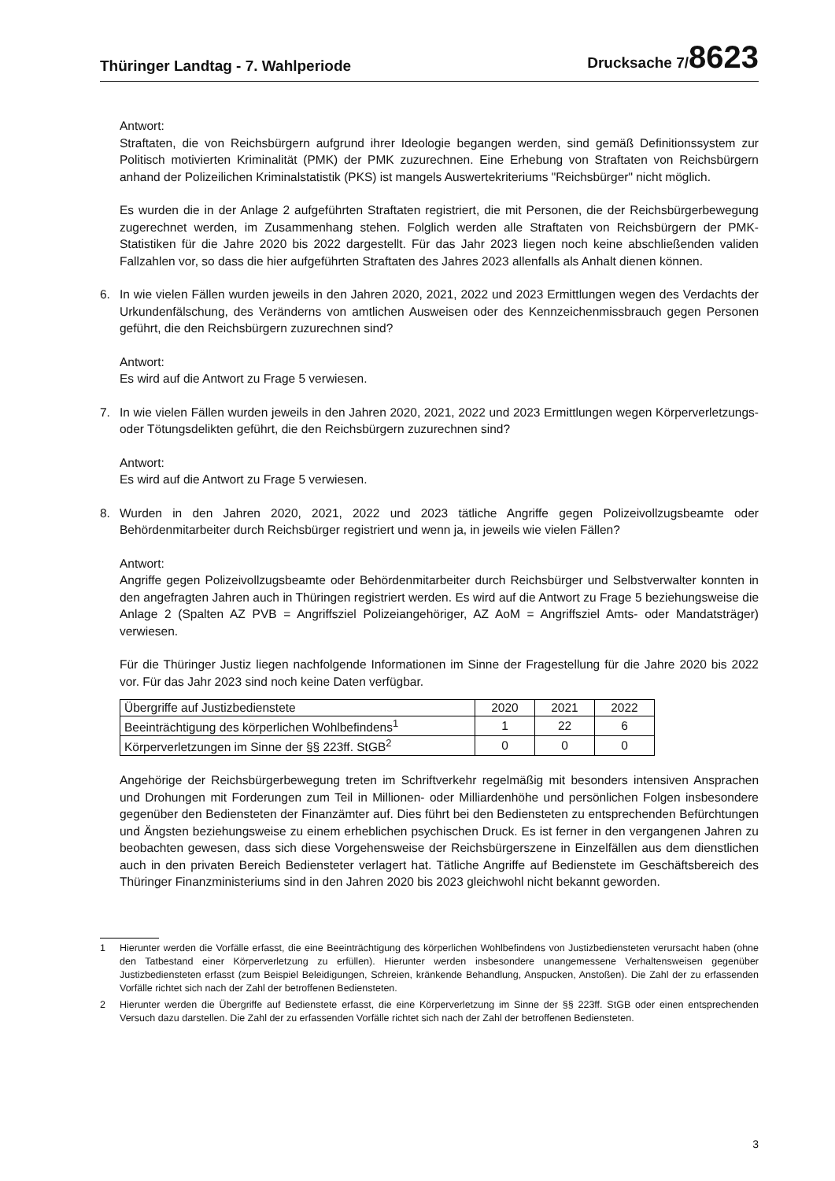Thüringer Landtag - 7. Wahlperiode Drucksache 7/8623
Antwort:
Straftaten, die von Reichsbürgern aufgrund ihrer Ideologie begangen werden, sind gemäß Definitionssystem zur Politisch motivierten Kriminalität (PMK) der PMK zuzurechnen. Eine Erhebung von Straftaten von Reichsbürgern anhand der Polizeilichen Kriminalstatistik (PKS) ist mangels Auswertekriteriums "Reichsbürger" nicht möglich.
Es wurden die in der Anlage 2 aufgeführten Straftaten registriert, die mit Personen, die der Reichsbürgerbewegung zugerechnet werden, im Zusammenhang stehen. Folglich werden alle Straftaten von Reichsbürgern der PMK-Statistiken für die Jahre 2020 bis 2022 dargestellt. Für das Jahr 2023 liegen noch keine abschließenden validen Fallzahlen vor, so dass die hier aufgeführten Straftaten des Jahres 2023 allenfalls als Anhalt dienen können.
6. In wie vielen Fällen wurden jeweils in den Jahren 2020, 2021, 2022 und 2023 Ermittlungen wegen des Verdachts der Urkundenfälschung, des Veränderns von amtlichen Ausweisen oder des Kennzeichenmissbrauch gegen Personen geführt, die den Reichsbürgern zuzurechnen sind?
Antwort:
Es wird auf die Antwort zu Frage 5 verwiesen.
7. In wie vielen Fällen wurden jeweils in den Jahren 2020, 2021, 2022 und 2023 Ermittlungen wegen Körperverletzungs- oder Tötungsdelikten geführt, die den Reichsbürgern zuzurechnen sind?
Antwort:
Es wird auf die Antwort zu Frage 5 verwiesen.
8. Wurden in den Jahren 2020, 2021, 2022 und 2023 tätliche Angriffe gegen Polizeivollzugsbeamte oder Behördenmitarbeiter durch Reichsbürger registriert und wenn ja, in jeweils wie vielen Fällen?
Antwort:
Angriffe gegen Polizeivollzugsbeamte oder Behördenmitarbeiter durch Reichsbürger und Selbstverwalter konnten in den angefragten Jahren auch in Thüringen registriert werden. Es wird auf die Antwort zu Frage 5 beziehungsweise die Anlage 2 (Spalten AZ PVB = Angriffsziel Polizeiangehöriger, AZ AoM = Angriffsziel Amts- oder Mandatsträger) verwiesen.
Für die Thüringer Justiz liegen nachfolgende Informationen im Sinne der Fragestellung für die Jahre 2020 bis 2022 vor. Für das Jahr 2023 sind noch keine Daten verfügbar.
| Übergriffe auf Justizbedienstete | 2020 | 2021 | 2022 |
| Beeinträchtigung des körperlichen Wohlbefindens<sup>1</sup> | 1 | 22 | 6 |
| Körperverletzungen im Sinne der §§ 223ff. StGB<sup>2</sup> | 0 | 0 | 0 |
Angehörige der Reichsbürgerbewegung treten im Schriftverkehr regelmäßig mit besonders intensiven Ansprachen und Drohungen mit Forderungen zum Teil in Millionen- oder Milliardenhöhe und persönlichen Folgen insbesondere gegenüber den Bediensteten der Finanzämter auf. Dies führt bei den Bediensteten zu entsprechenden Befürchtungen und Ängsten beziehungsweise zu einem erheblichen psychischen Druck. Es ist ferner in den vergangenen Jahren zu beobachten gewesen, dass sich diese Vorgehensweise der Reichsbürgerszene in Einzelfällen aus dem dienstlichen auch in den privaten Bereich Bediensteter verlagert hat. Tätliche Angriffe auf Bedienstete im Geschäftsbereich des Thüringer Finanzministeriums sind in den Jahren 2020 bis 2023 gleichwohl nicht bekannt geworden.
1 Hierunter werden die Vorfälle erfasst, die eine Beeinträchtigung des körperlichen Wohlbefindens von Justizbediensteten verursacht haben (ohne den Tatbestand einer Körperverletzung zu erfüllen). Hierunter werden insbesondere unangemessene Verhaltensweisen gegenüber Justizbediensteten erfasst (zum Beispiel Beleidigungen, Schreien, kränkende Behandlung, Anspucken, Anstoßen). Die Zahl der zu erfassenden Vorfälle richtet sich nach der Zahl der betroffenen Bediensteten.
2 Hierunter werden die Übergriffe auf Bedienstete erfasst, die eine Körperverletzung im Sinne der §§ 223ff. StGB oder einen entsprechenden Versuch dazu darstellen. Die Zahl der zu erfassenden Vorfälle richtet sich nach der Zahl der betroffenen Bediensteten.
3